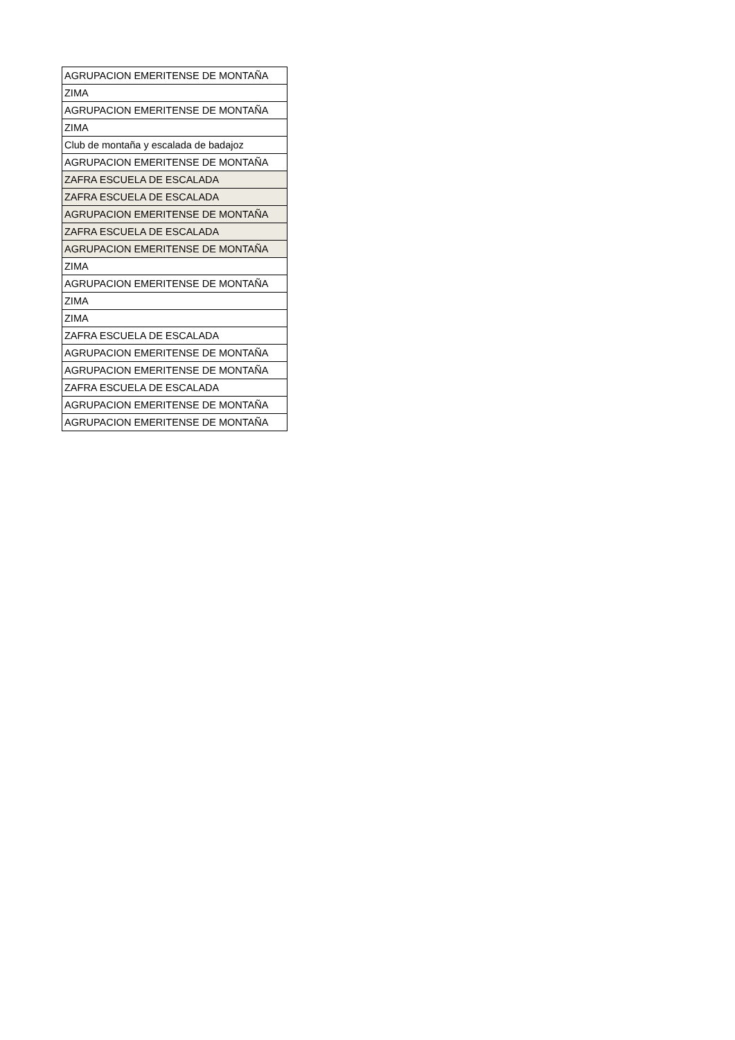| AGRUPACION EMERITENSE DE MONTAÑA |
| ZIMA |
| AGRUPACION EMERITENSE DE MONTAÑA |
| ZIMA |
| Club de montaña y escalada de badajoz |
| AGRUPACION EMERITENSE DE MONTAÑA |
| ZAFRA ESCUELA DE ESCALADA |
| ZAFRA ESCUELA DE ESCALADA |
| AGRUPACION EMERITENSE DE MONTAÑA |
| ZAFRA ESCUELA DE ESCALADA |
| AGRUPACION EMERITENSE DE MONTAÑA |
| ZIMA |
| AGRUPACION EMERITENSE DE MONTAÑA |
| ZIMA |
| ZIMA |
| ZAFRA ESCUELA DE ESCALADA |
| AGRUPACION EMERITENSE DE MONTAÑA |
| AGRUPACION EMERITENSE DE MONTAÑA |
| ZAFRA ESCUELA DE ESCALADA |
| AGRUPACION EMERITENSE DE MONTAÑA |
| AGRUPACION EMERITENSE DE MONTAÑA |